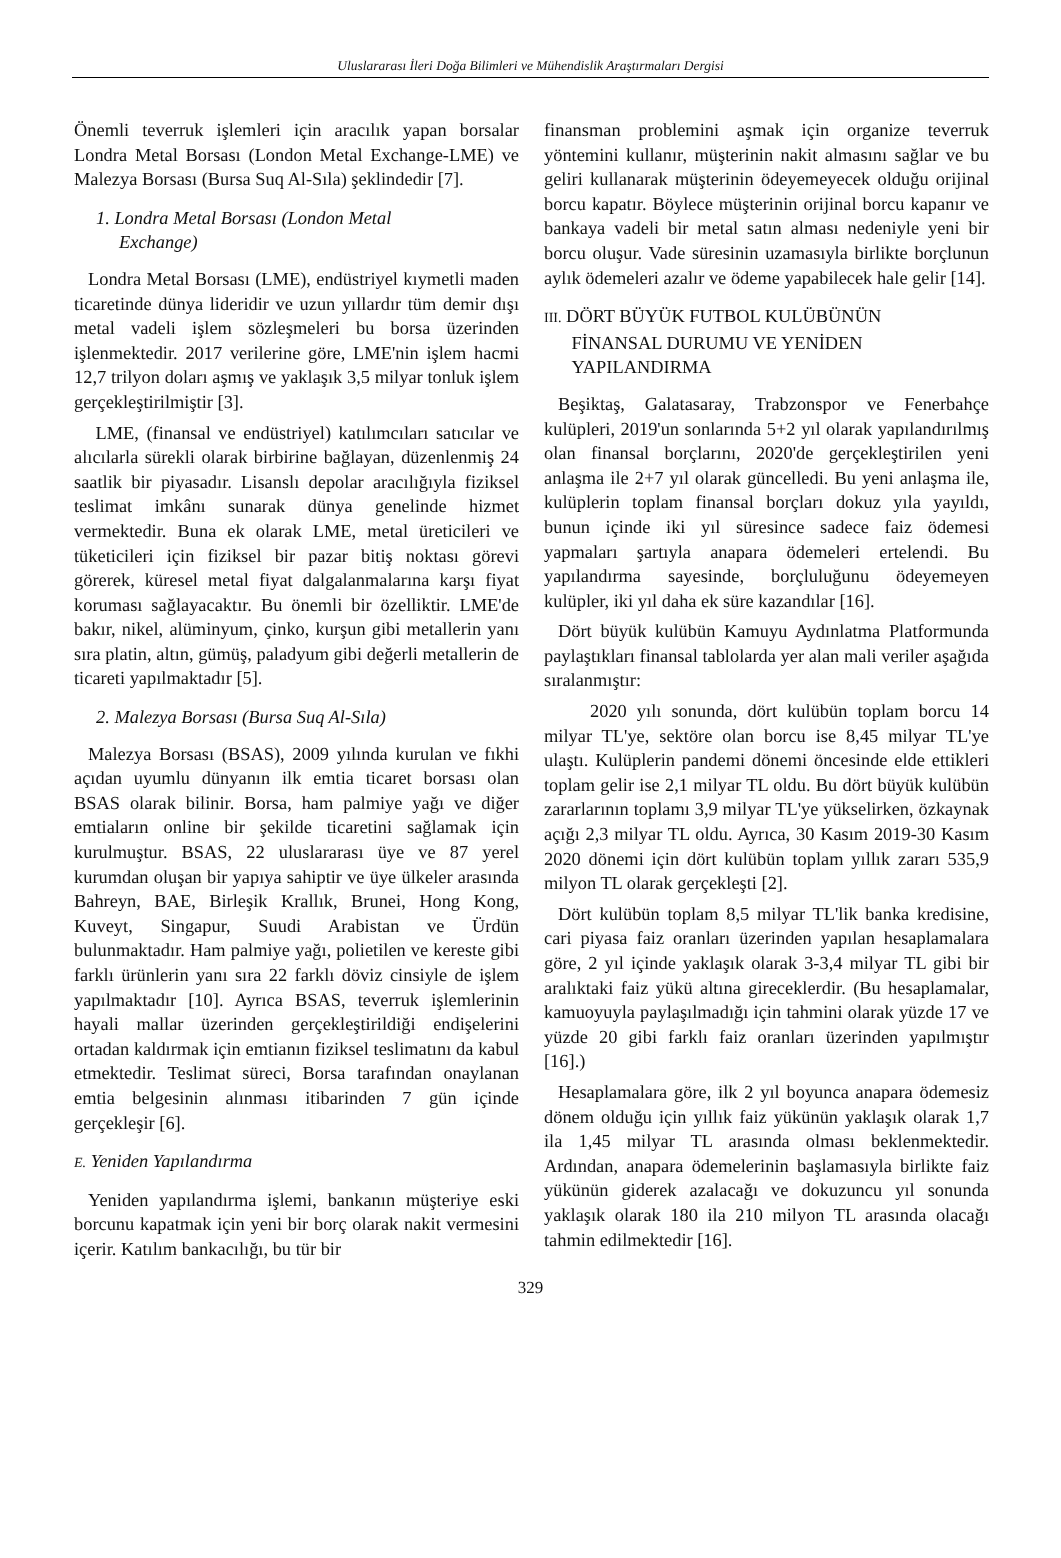Uluslararası İleri Doğa Bilimleri ve Mühendislik Araştırmaları Dergisi
Önemli teverruk işlemleri için aracılık yapan borsalar Londra Metal Borsası (London Metal Exchange-LME) ve Malezya Borsası (Bursa Suq Al-Sıla) şeklindedir [7].
1. Londra Metal Borsası (London Metal
Exchange)
Londra Metal Borsası (LME), endüstriyel kıymetli maden ticaretinde dünya lideridir ve uzun yıllardır tüm demir dışı metal vadeli işlem sözleşmeleri bu borsa üzerinden işlenmektedir. 2017 verilerine göre, LME'nin işlem hacmi 12,7 trilyon doları aşmış ve yaklaşık 3,5 milyar tonluk işlem gerçekleştirilmiştir [3].
LME, (finansal ve endüstriyel) katılımcıları satıcılar ve alıcılarla sürekli olarak birbirine bağlayan, düzenlenmiş 24 saatlik bir piyasadır. Lisanslı depolar aracılığıyla fiziksel teslimat imkânı sunarak dünya genelinde hizmet vermektedir. Buna ek olarak LME, metal üreticileri ve tüketicileri için fiziksel bir pazar bitiş noktası görevi görerek, küresel metal fiyat dalgalanmalarına karşı fiyat koruması sağlayacaktır. Bu önemli bir özelliktir. LME'de bakır, nikel, alüminyum, çinko, kurşun gibi metallerin yanı sıra platin, altın, gümüş, paladyum gibi değerli metallerin de ticareti yapılmaktadır [5].
2. Malezya Borsası (Bursa Suq Al-Sıla)
Malezya Borsası (BSAS), 2009 yılında kurulan ve fıkhi açıdan uyumlu dünyanın ilk emtia ticaret borsası olan BSAS olarak bilinir. Borsa, ham palmiye yağı ve diğer emtiaların online bir şekilde ticaretini sağlamak için kurulmuştur. BSAS, 22 uluslararası üye ve 87 yerel kurumdan oluşan bir yapıya sahiptir ve üye ülkeler arasında Bahreyn, BAE, Birleşik Krallık, Brunei, Hong Kong, Kuveyt, Singapur, Suudi Arabistan ve Ürdün bulunmaktadır. Ham palmiye yağı, polietilen ve kereste gibi farklı ürünlerin yanı sıra 22 farklı döviz cinsiyle de işlem yapılmaktadır [10]. Ayrıca BSAS, teverruk işlemlerinin hayali mallar üzerinden gerçekleştirildiği endişelerini ortadan kaldırmak için emtianın fiziksel teslimatını da kabul etmektedir. Teslimat süreci, Borsa tarafından onaylanan emtia belgesinin alınması itibarinden 7 gün içinde gerçekleşir [6].
E. Yeniden Yapılandırma
Yeniden yapılandırma işlemi, bankanın müşteriye eski borcunu kapatmak için yeni bir borç olarak nakit vermesini içerir. Katılım bankacılığı, bu tür bir
finansman problemini aşmak için organize teverruk yöntemini kullanır, müşterinin nakit almasını sağlar ve bu geliri kullanarak müşterinin ödeyemeyecek olduğu orijinal borcu kapatır. Böylece müşterinin orijinal borcu kapanır ve bankaya vadeli bir metal satın alması nedeniyle yeni bir borcu oluşur. Vade süresinin uzamasıyla birlikte borçlunun aylık ödemeleri azalır ve ödeme yapabilecek hale gelir [14].
III. DÖRT BÜYÜK FUTBOL KULÜBÜNÜN
FİNANSAL DURUMU VE YENİDEN
YAPILANDIRMA
Beşiktaş, Galatasaray, Trabzonspor ve Fenerbahçe kulüpleri, 2019'un sonlarında 5+2 yıl olarak yapılandırılmış olan finansal borçlarını, 2020'de gerçekleştirilen yeni anlaşma ile 2+7 yıl olarak güncelledi. Bu yeni anlaşma ile, kulüplerin toplam finansal borçları dokuz yıla yayıldı, bunun içinde iki yıl süresince sadece faiz ödemesi yapmaları şartıyla anapara ödemeleri ertelendi. Bu yapılandırma sayesinde, borçluluğunu ödeyemeyen kulüpler, iki yıl daha ek süre kazandılar [16].
Dört büyük kulübün Kamuyu Aydınlatma Platformunda paylaştıkları finansal tablolarda yer alan mali veriler aşağıda sıralanmıştır:
2020 yılı sonunda, dört kulübün toplam borcu 14 milyar TL'ye, sektöre olan borcu ise 8,45 milyar TL'ye ulaştı. Kulüplerin pandemi dönemi öncesinde elde ettikleri toplam gelir ise 2,1 milyar TL oldu. Bu dört büyük kulübün zararlarının toplamı 3,9 milyar TL'ye yükselirken, özkaynak açığı 2,3 milyar TL oldu. Ayrıca, 30 Kasım 2019-30 Kasım 2020 dönemi için dört kulübün toplam yıllık zararı 535,9 milyon TL olarak gerçekleşti [2].
Dört kulübün toplam 8,5 milyar TL'lik banka kredisine, cari piyasa faiz oranları üzerinden yapılan hesaplamalara göre, 2 yıl içinde yaklaşık olarak 3-3,4 milyar TL gibi bir aralıktaki faiz yükü altına gireceklerdir. (Bu hesaplamalar, kamuoyuyla paylaşılmadığı için tahmini olarak yüzde 17 ve yüzde 20 gibi farklı faiz oranları üzerinden yapılmıştır [16].)
Hesaplamalara göre, ilk 2 yıl boyunca anapara ödemesiz dönem olduğu için yıllık faiz yükünün yaklaşık olarak 1,7 ila 1,45 milyar TL arasında olması beklenmektedir. Ardından, anapara ödemelerinin başlamasıyla birlikte faiz yükünün giderek azalacağı ve dokuzuncu yıl sonunda yaklaşık olarak 180 ila 210 milyon TL arasında olacağı tahmin edilmektedir [16].
329